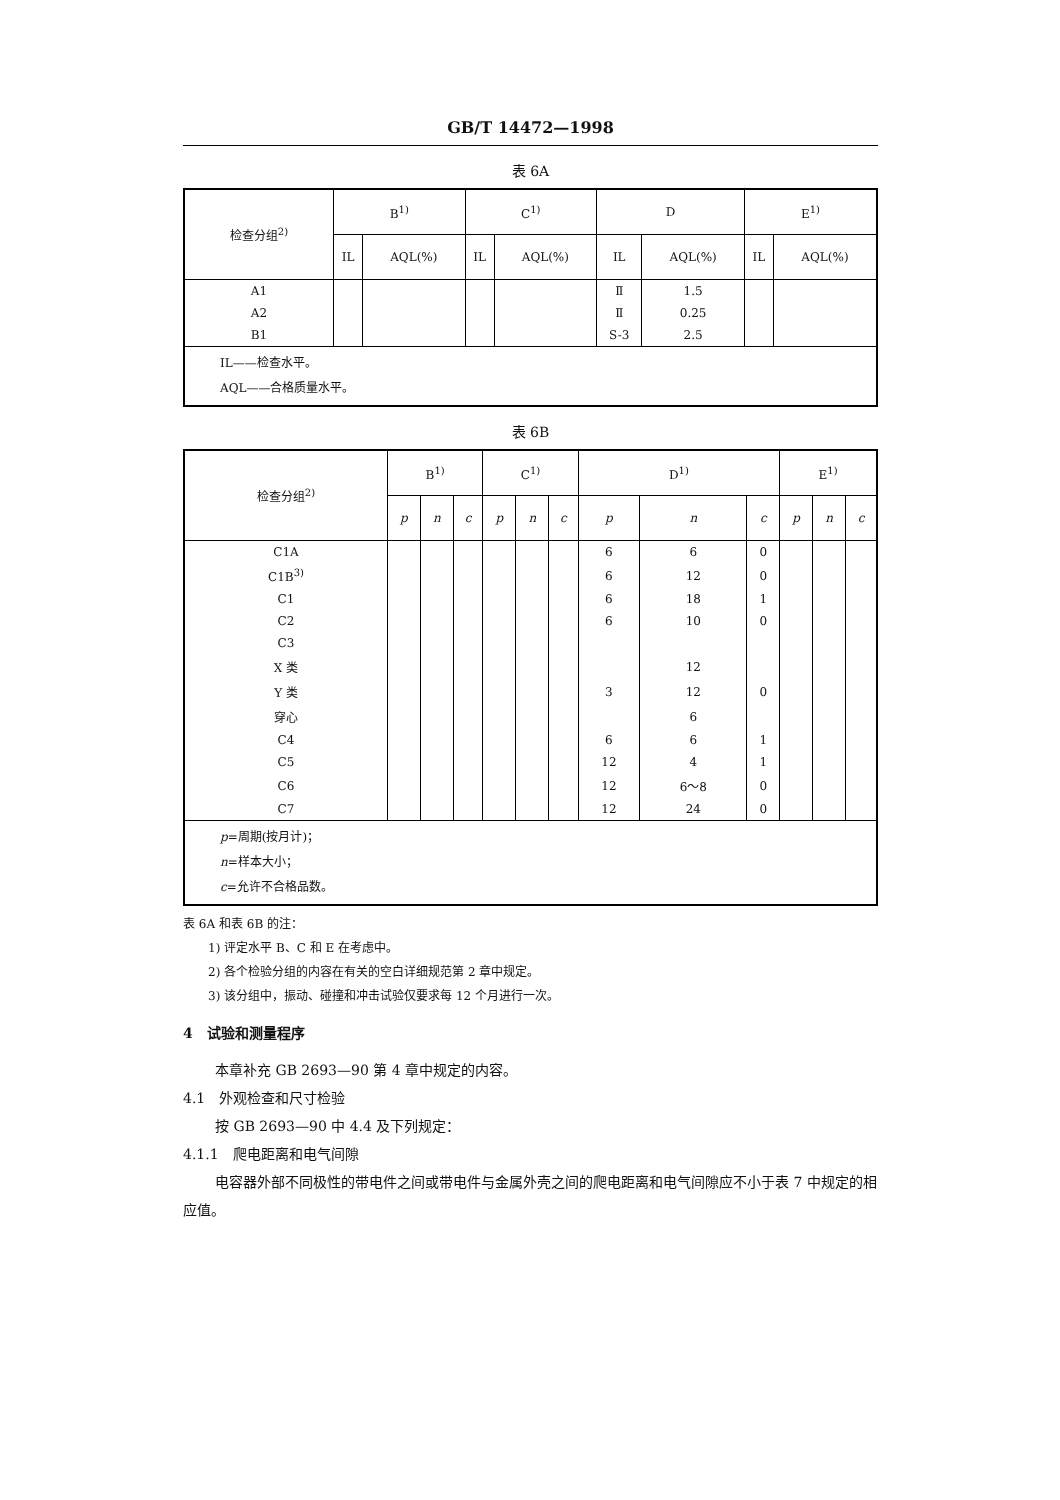GB/T 14472—1998
表 6A
| 检查分组<sup>2)</sup> | B<sup>1)</sup> | | C<sup>1)</sup> | | D | | E<sup>1)</sup> | |
| --- | --- | --- | --- | --- | --- | --- | --- | --- |
| | IL | AQL(%) | IL | AQL(%) | IL | AQL(%) | IL | AQL(%) |
| A1 | | | | | Ⅱ | 1.5 | | |
| A2 | | | | | Ⅱ | 0.25 | | |
| B1 | | | | | S-3 | 2.5 | | |
| IL——检查水平。 AQL——合格质量水平。 | | | | | | | | |
表 6B
| 检查分组<sup>2)</sup> | B<sup>1)</sup> | | | C<sup>1)</sup> | | | D<sup>1)</sup> | | | E<sup>1)</sup> | | |
| --- | --- | --- | --- | --- | --- | --- | --- | --- | --- | --- | --- | --- |
| | p | n | c | p | n | c | p | n | c | p | n | c |
| C1A | | | | | | | 6 | 6 | 0 | | | |
| C1B<sup>3)</sup> | | | | | | | 6 | 12 | 0 | | | |
| C1 | | | | | | | 6 | 18 | 1 | | | |
| C2 | | | | | | | 6 | 10 | 0 | | | |
| C3 | | | | | | | | | | | | |
| X 类 | | | | | | | | 12 | | | | |
| Y 类 | | | | | | | 3 | 12 | 0 | | | |
| 穿心 | | | | | | | | 6 | | | | |
| C4 | | | | | | | 6 | 6 | 1 | | | |
| C5 | | | | | | | 12 | 4 | 1 | | | |
| C6 | | | | | | | 12 | 6～8 | 0 | | | |
| C7 | | | | | | | 12 | 24 | 0 | | | |
| p =周期(按月计)； n =样本大小； c =允许不合格品数。 | | | | | | | | | | | | |
表 6A 和表 6B 的注：
1) 评定水平 B、C 和 E 在考虑中。
2) 各个检验分组的内容在有关的空白详细规范第 2 章中规定。
3) 该分组中，振动、碰撞和冲击试验仅要求每 12 个月进行一次。
4　试验和测量程序
本章补充 GB 2693—90 第 4 章中规定的内容。
4.1　外观检查和尺寸检验
按 GB 2693—90 中 4.4 及下列规定：
4.1.1　爬电距离和电气间隙
电容器外部不同极性的带电件之间或带电件与金属外壳之间的爬电距离和电气间隙应不小于表 7 中规定的相应值。